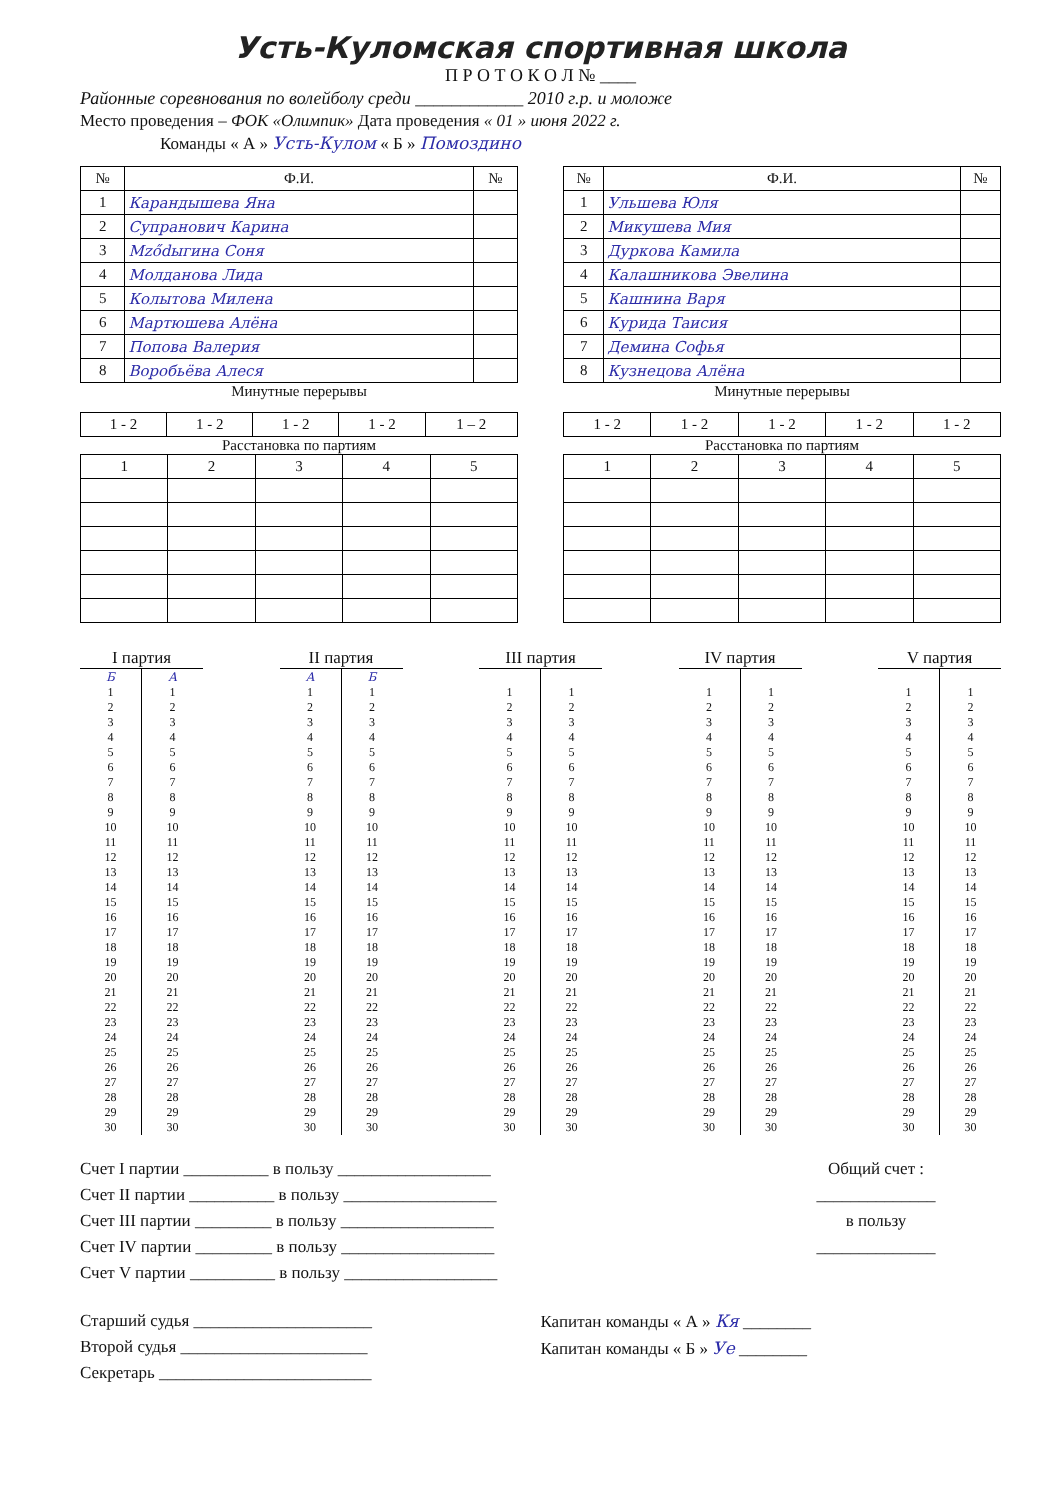Усть-Куломская спортивная школа
П Р О Т О К О Л № ____
Районные соревнования по волейболу среди ____________ 2010 г.р. и моложе
Место проведения – ФОК «Олимпик» Дата проведения « 01 » июня 2022 г.
Команды « А » Усть-Кулом « Б » Помоздино
| № | Ф.И. | № |
| --- | --- | --- |
| 1 | Карандышева Яна | |
| 2 | Супранович Карина | |
| 3 | Мződыгина Соня | |
| 4 | Молданова Лида | |
| 5 | Колытова Милена | |
| 6 | Мартюшева Алёна | |
| 7 | Попова Валерия | |
| 8 | Воробьёва Алеся | |
Минутные перерывы
| 1 - 2 | 1 - 2 | 1 - 2 | 1 - 2 | 1 – 2 |
Расстановка по партиям
| 1 | 2 | 3 | 4 | 5 |
| № | Ф.И. | № |
| --- | --- | --- |
| 1 | Ульшева Юля | |
| 2 | Микушева Мия | |
| 3 | Дуркова Камила | |
| 4 | Калашникова Эвелина | |
| 5 | Кашнина Варя | |
| 6 | Курида Таисия | |
| 7 | Демина Софья | |
| 8 | Кузнецова Алёна | |
Минутные перерывы
| 1 - 2 | 1 - 2 | 1 - 2 | 1 - 2 | 1 - 2 |
Расстановка по партиям
| 1 | 2 | 3 | 4 | 5 |
I партия
| Б | А |
| 1 2 3 4 5 6 7 8 9 10 11 12 13 14 15 16 17 18 19 20 21 22 23 24 25 26 27 28 29 30 | 1 2 3 4 5 6 7 8 9 10 11 12 13 14 15 16 17 18 19 20 21 22 23 24 25 26 27 28 29 30 |
II партия
| А | Б |
| 1 2 3 4 5 6 7 8 9 10 11 12 13 14 15 16 17 18 19 20 21 22 23 24 25 26 27 28 29 30 | 1 2 3 4 5 6 7 8 9 10 11 12 13 14 15 16 17 18 19 20 21 22 23 24 25 26 27 28 29 30 |
III партия
| 1 2 3 4 5 6 7 8 9 10 11 12 13 14 15 16 17 18 19 20 21 22 23 24 25 26 27 28 29 30 | 1 2 3 4 5 6 7 8 9 10 11 12 13 14 15 16 17 18 19 20 21 22 23 24 25 26 27 28 29 30 |
IV партия
| 1 2 3 4 5 6 7 8 9 10 11 12 13 14 15 16 17 18 19 20 21 22 23 24 25 26 27 28 29 30 | 1 2 3 4 5 6 7 8 9 10 11 12 13 14 15 16 17 18 19 20 21 22 23 24 25 26 27 28 29 30 |
V партия
| 1 2 3 4 5 6 7 8 9 10 11 12 13 14 15 16 17 18 19 20 21 22 23 24 25 26 27 28 29 30 | 1 2 3 4 5 6 7 8 9 10 11 12 13 14 15 16 17 18 19 20 21 22 23 24 25 26 27 28 29 30 |
Счет I партии __________ в пользу __________________
Счет II партии __________ в пользу __________________
Счет III партии _________ в пользу __________________
Счет IV партии _________ в пользу __________________
Счет V партии __________ в пользу __________________
Общий счет :
______________
в пользу
______________
Старший судья _____________________
Второй судья ______________________
Секретарь _________________________
Капитан команды « А » Кя ________
Капитан команды « Б » Уе ________